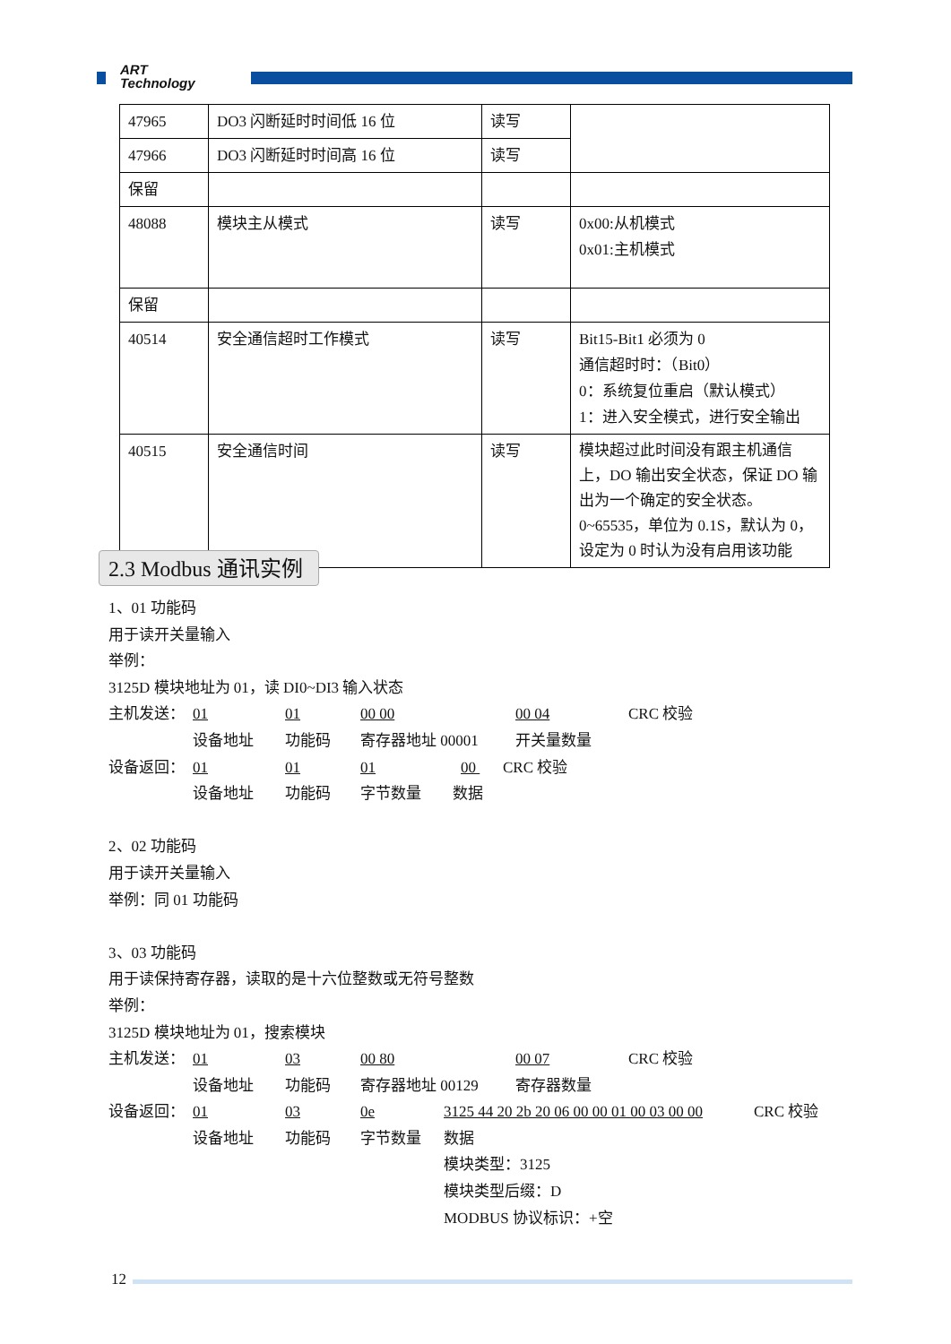ART
Technology
| 47965 | DO3 闪断延时时间低 16 位 | 读写 | |
| 47966 | DO3 闪断延时时间高 16 位 | 读写 | |
| 保留 | | | |
| 48088 | 模块主从模式 | 读写 | 0x00:从机模式 0x01:主机模式 |
| 保留 | | | |
| 40514 | 安全通信超时工作模式 | 读写 | Bit15-Bit1 必须为 0 通信超时时：（Bit0） 0：系统复位重启（默认模式） 1：进入安全模式，进行安全输出 |
| 40515 | 安全通信时间 | 读写 | 模块超过此时间没有跟主机通信上，DO 输出安全状态，保证 DO 输出为一个确定的安全状态。 0~65535，单位为 0.1S，默认为 0，设定为 0 时认为没有启用该功能 |
2.3 Modbus 通讯实例
1、01 功能码
用于读开关量输入
举例：
3125D 模块地址为 01，读 DI0~DI3 输入状态
主机发送： 01 01 00 00 00 04 CRC 校验
设备地址 功能码 寄存器地址 00001 开关量数量
设备返回： 01 01 01 00 CRC 校验
设备地址 功能码 字节数量 数据
2、02 功能码
用于读开关量输入
举例：同 01 功能码
3、03 功能码
用于读保持寄存器，读取的是十六位整数或无符号整数
举例：
3125D 模块地址为 01，搜索模块
主机发送： 01 03 00 80 00 07 CRC 校验
设备地址 功能码 寄存器地址 00129 寄存器数量
设备返回： 01 03 0e 3125 44 20 2b 20 06 00 00 01 00 03 00 00 CRC 校验
设备地址 功能码 字节数量 数据
模块类型：3125
模块类型后缀：D
MODBUS 协议标识：+空
12